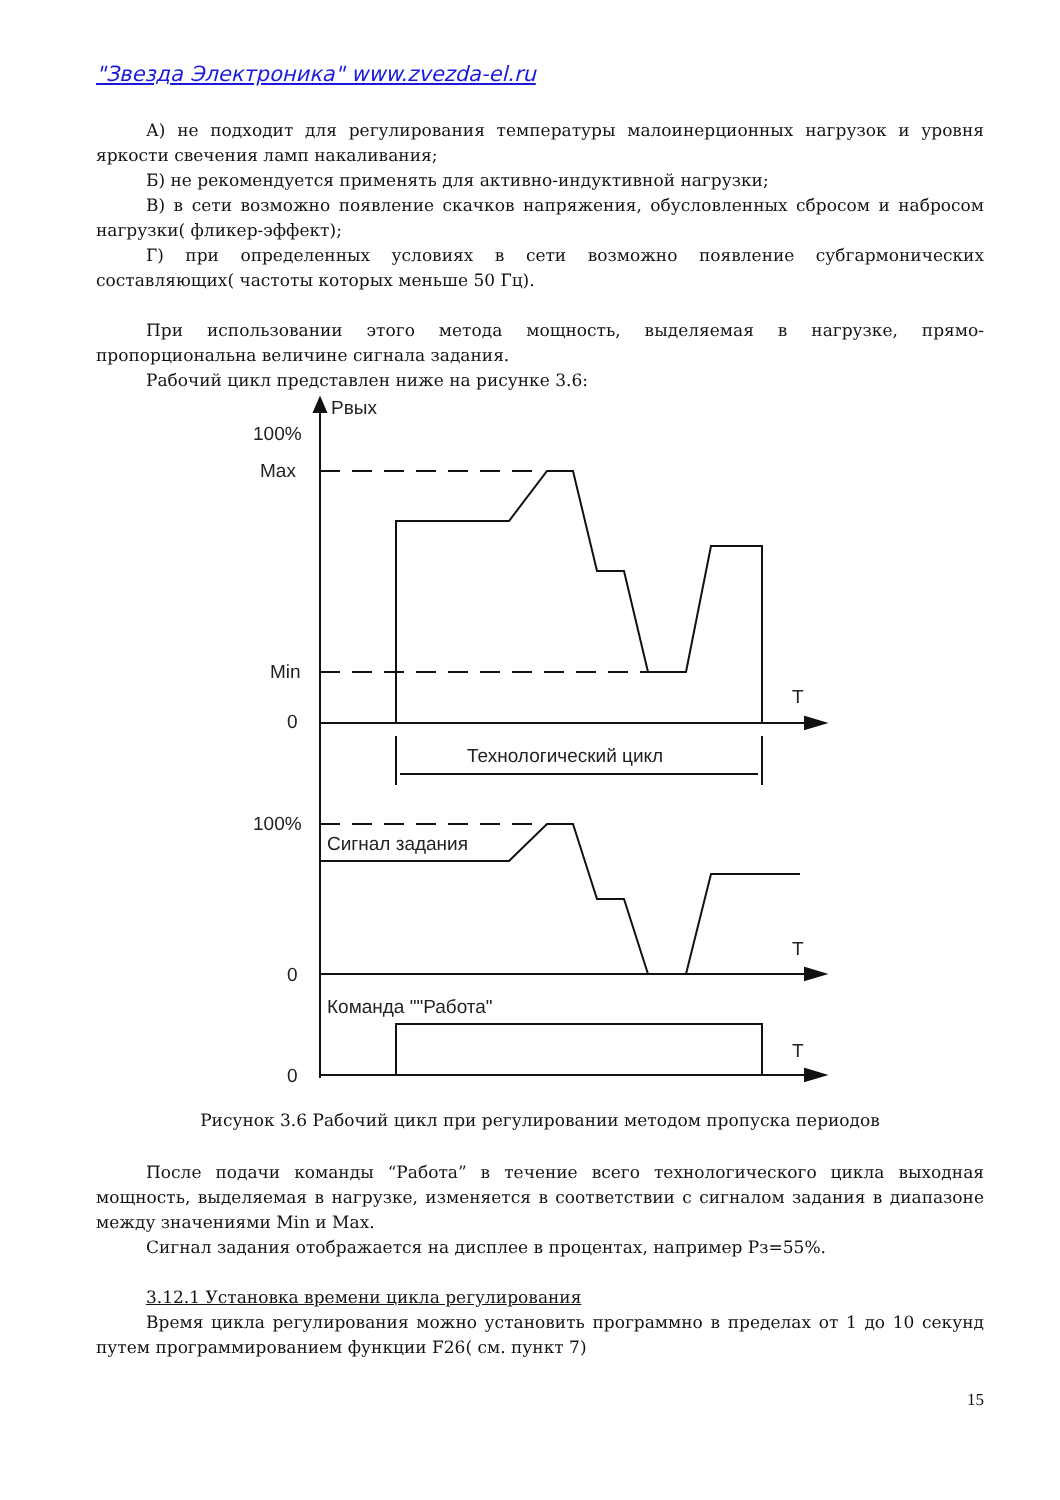"Звезда Электроника" www.zvezda-el.ru
А) не подходит для регулирования температуры малоинерционных нагрузок и уровня яркости свечения ламп накаливания;
Б) не рекомендуется применять для активно-индуктивной нагрузки;
В) в сети возможно появление скачков напряжения, обусловленных сбросом и набросом нагрузки( фликер-эффект);
Г) при определенных условиях в сети возможно появление субгармонических составляющих( частоты которых меньше 50 Гц).
При использовании этого метода мощность, выделяемая в нагрузке, прямо-пропорциональна величине сигнала задания.
Рабочий цикл представлен ниже на рисунке 3.6:
Pвых
100%
Max
Min
0
T
Технологический цикл
100%
Сигнал задания
T
0
Команда ""Работа"
T
0
Рисунок 3.6 Рабочий цикл при регулировании методом пропуска периодов
После подачи команды “Работа” в течение всего технологического цикла выходная мощность, выделяемая в нагрузке, изменяется в соответствии с сигналом задания в диапазоне между значениями Min и Max.
Сигнал задания отображается на дисплее в процентах, например Рз=55%.
3.12.1 Установка времени цикла регулирования
Время цикла регулирования можно установить программно в пределах от 1 до 10 секунд путем программированием функции F26( см. пункт 7)
15